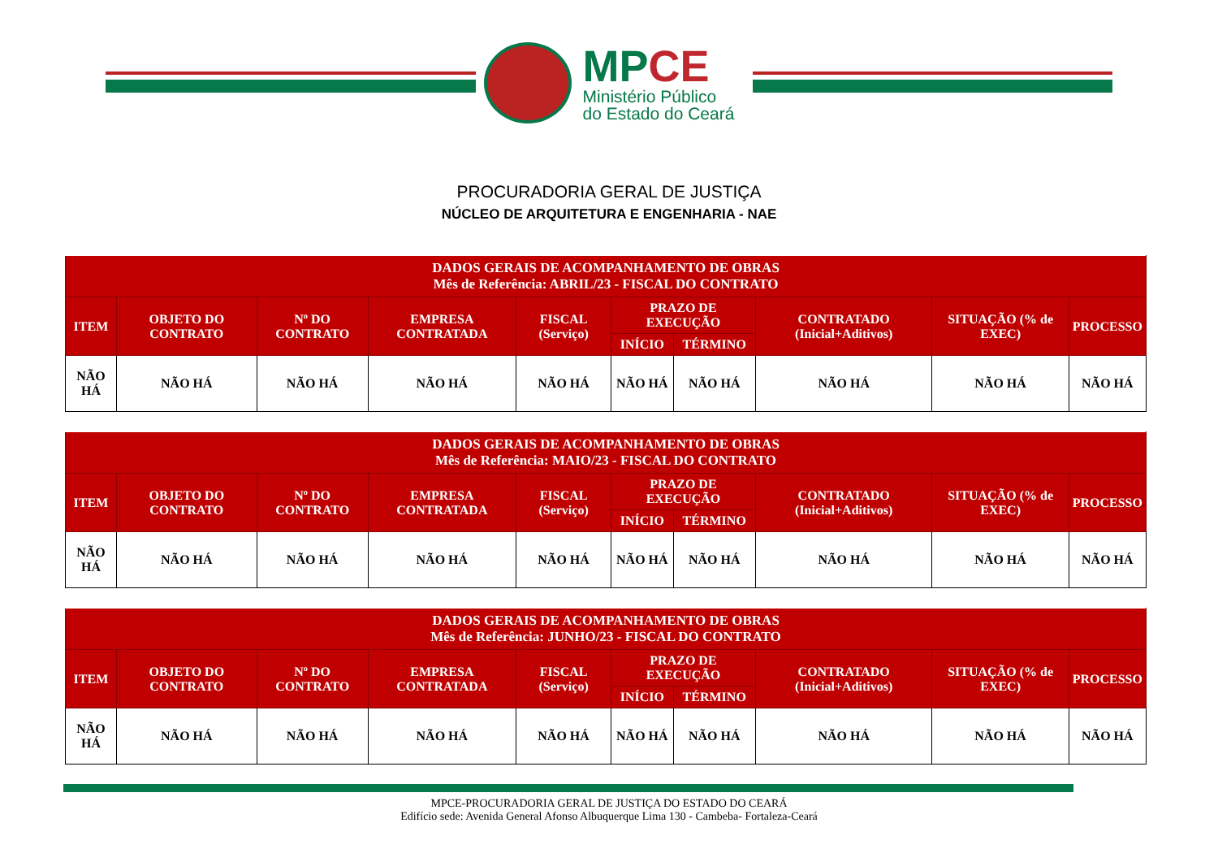MPCE
Ministério Público
do Estado do Ceará
PROCURADORIA GERAL DE JUSTIÇA
NÚCLEO DE ARQUITETURA E ENGENHARIA - NAE
| DADOS GERAIS DE ACOMPANHAMENTO DE OBRAS Mês de Referência: ABRIL/23 - FISCAL DO CONTRATO | | | | | | | | | |
| --- | --- | --- | --- | --- | --- | --- | --- | --- | --- |
| ITEM | OBJETO DO CONTRATO | Nº DO CONTRATO | EMPRESA CONTRATADA | FISCAL (Serviço) | PRAZO DE EXECUÇÃO | | CONTRATADO (Inicial+Aditivos) | SITUAÇÃO (% de EXEC) | PROCESSO |
| | | | | | INÍCIO | TÉRMINO | | | |
| NÃO HÁ | NÃO HÁ | NÃO HÁ | NÃO HÁ | NÃO HÁ | NÃO HÁ | NÃO HÁ | NÃO HÁ | NÃO HÁ | NÃO HÁ |
| DADOS GERAIS DE ACOMPANHAMENTO DE OBRAS Mês de Referência: MAIO/23 - FISCAL DO CONTRATO | | | | | | | | | |
| --- | --- | --- | --- | --- | --- | --- | --- | --- | --- |
| ITEM | OBJETO DO CONTRATO | Nº DO CONTRATO | EMPRESA CONTRATADA | FISCAL (Serviço) | PRAZO DE EXECUÇÃO | | CONTRATADO (Inicial+Aditivos) | SITUAÇÃO (% de EXEC) | PROCESSO |
| | | | | | INÍCIO | TÉRMINO | | | |
| NÃO HÁ | NÃO HÁ | NÃO HÁ | NÃO HÁ | NÃO HÁ | NÃO HÁ | NÃO HÁ | NÃO HÁ | NÃO HÁ | NÃO HÁ |
| DADOS GERAIS DE ACOMPANHAMENTO DE OBRAS Mês de Referência: JUNHO/23 - FISCAL DO CONTRATO | | | | | | | | | |
| --- | --- | --- | --- | --- | --- | --- | --- | --- | --- |
| ITEM | OBJETO DO CONTRATO | Nº DO CONTRATO | EMPRESA CONTRATADA | FISCAL (Serviço) | PRAZO DE EXECUÇÃO | | CONTRATADO (Inicial+Aditivos) | SITUAÇÃO (% de EXEC) | PROCESSO |
| | | | | | INÍCIO | TÉRMINO | | | |
| NÃO HÁ | NÃO HÁ | NÃO HÁ | NÃO HÁ | NÃO HÁ | NÃO HÁ | NÃO HÁ | NÃO HÁ | NÃO HÁ | NÃO HÁ |
MPCE-PROCURADORIA GERAL DE JUSTIÇA DO ESTADO DO CEARÁ
Edifício sede: Avenida General Afonso Albuquerque Lima 130 - Cambeba- Fortaleza-Ceará